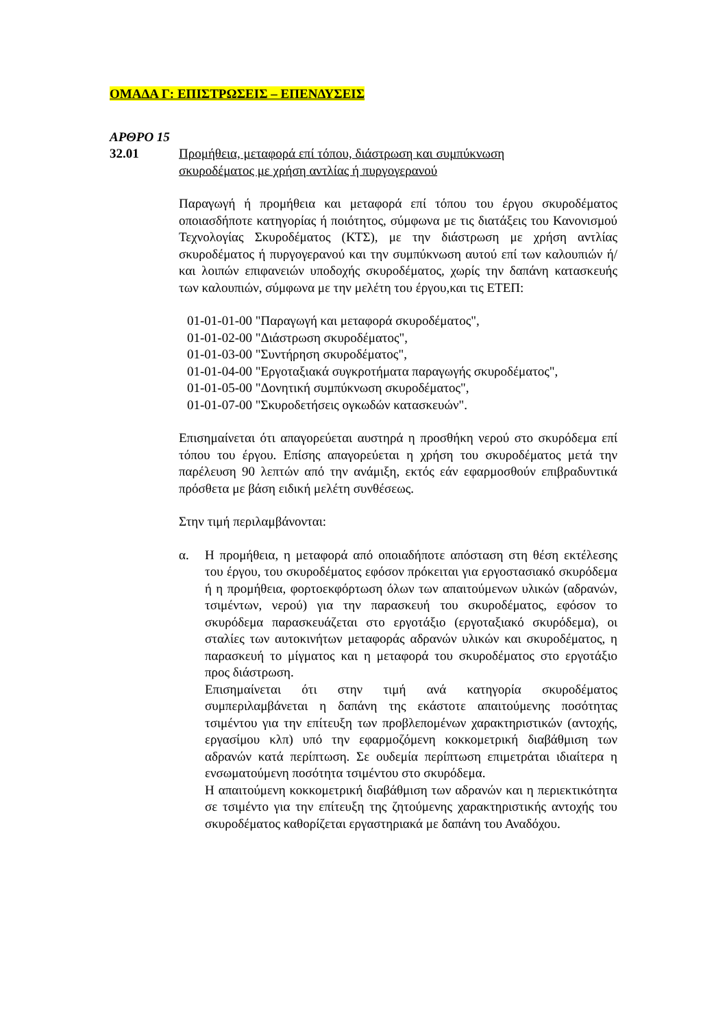ΟΜΑΔΑ Γ: ΕΠΙΣΤΡΩΣΕΙΣ – ΕΠΕΝΔΥΣΕΙΣ
ΑΡΘΡΟ 15
32.01 Προμήθεια, μεταφορά επί τόπου, διάστρωση και συμπύκνωση
σκυροδέματος με χρήση αντλίας ή πυργογερανού
Παραγωγή ή προμήθεια και μεταφορά επί τόπου του έργου σκυροδέματος οποιασδήποτε κατηγορίας ή ποιότητος, σύμφωνα με τις διατάξεις του Κανονισμού Τεχνολογίας Σκυροδέματος (ΚΤΣ), με την διάστρωση με χρήση αντλίας σκυροδέματος ή πυργογερανού και την συμπύκνωση αυτού επί των καλουπιών ή/και λοιπών επιφανειών υποδοχής σκυροδέματος, χωρίς την δαπάνη κατασκευής των καλουπιών, σύμφωνα με την μελέτη του έργου,και τις ΕΤΕΠ:
01-01-01-00 "Παραγωγή και μεταφορά σκυροδέματος",
01-01-02-00 "Διάστρωση σκυροδέματος",
01-01-03-00 "Συντήρηση σκυροδέματος",
01-01-04-00 "Εργοταξιακά συγκροτήματα παραγωγής σκυροδέματος",
01-01-05-00 "Δονητική συμπύκνωση σκυροδέματος",
01-01-07-00 "Σκυροδετήσεις ογκωδών κατασκευών".
Επισημαίνεται ότι απαγορεύεται αυστηρά η προσθήκη νερού στο σκυρόδεμα επί τόπου του έργου. Επίσης απαγορεύεται η χρήση του σκυροδέματος μετά την παρέλευση 90 λεπτών από την ανάμιξη, εκτός εάν εφαρμοσθούν επιβραδυντικά πρόσθετα με βάση ειδική μελέτη συνθέσεως.
Στην τιμή περιλαμβάνονται:
α. Η προμήθεια, η μεταφορά από οποιαδήποτε απόσταση στη θέση εκτέλεσης του έργου, του σκυροδέματος εφόσον πρόκειται για εργοστασιακό σκυρόδεμα ή η προμήθεια, φορτοεκφόρτωση όλων των απαιτούμενων υλικών (αδρανών, τσιμέντων, νερού) για την παρασκευή του σκυροδέματος, εφόσον το σκυρόδεμα παρασκευάζεται στο εργοτάξιο (εργοταξιακό σκυρόδεμα), οι σταλίες των αυτοκινήτων μεταφοράς αδρανών υλικών και σκυροδέματος, η παρασκευή το μίγματος και η μεταφορά του σκυροδέματος στο εργοτάξιο προς διάστρωση.
Επισημαίνεται ότι στην τιμή ανά κατηγορία σκυροδέματος συμπεριλαμβάνεται η δαπάνη της εκάστοτε απαιτούμενης ποσότητας τσιμέντου για την επίτευξη των προβλεπομένων χαρακτηριστικών (αντοχής, εργασίμου κλπ) υπό την εφαρμοζόμενη κοκκομετρική διαβάθμιση των αδρανών κατά περίπτωση. Σε ουδεμία περίπτωση επιμετράται ιδιαίτερα η ενσωματούμενη ποσότητα τσιμέντου στο σκυρόδεμα.
Η απαιτούμενη κοκκομετρική διαβάθμιση των αδρανών και η περιεκτικότητα σε τσιμέντο για την επίτευξη της ζητούμενης χαρακτηριστικής αντοχής του σκυροδέματος καθορίζεται εργαστηριακά με δαπάνη του Αναδόχου.